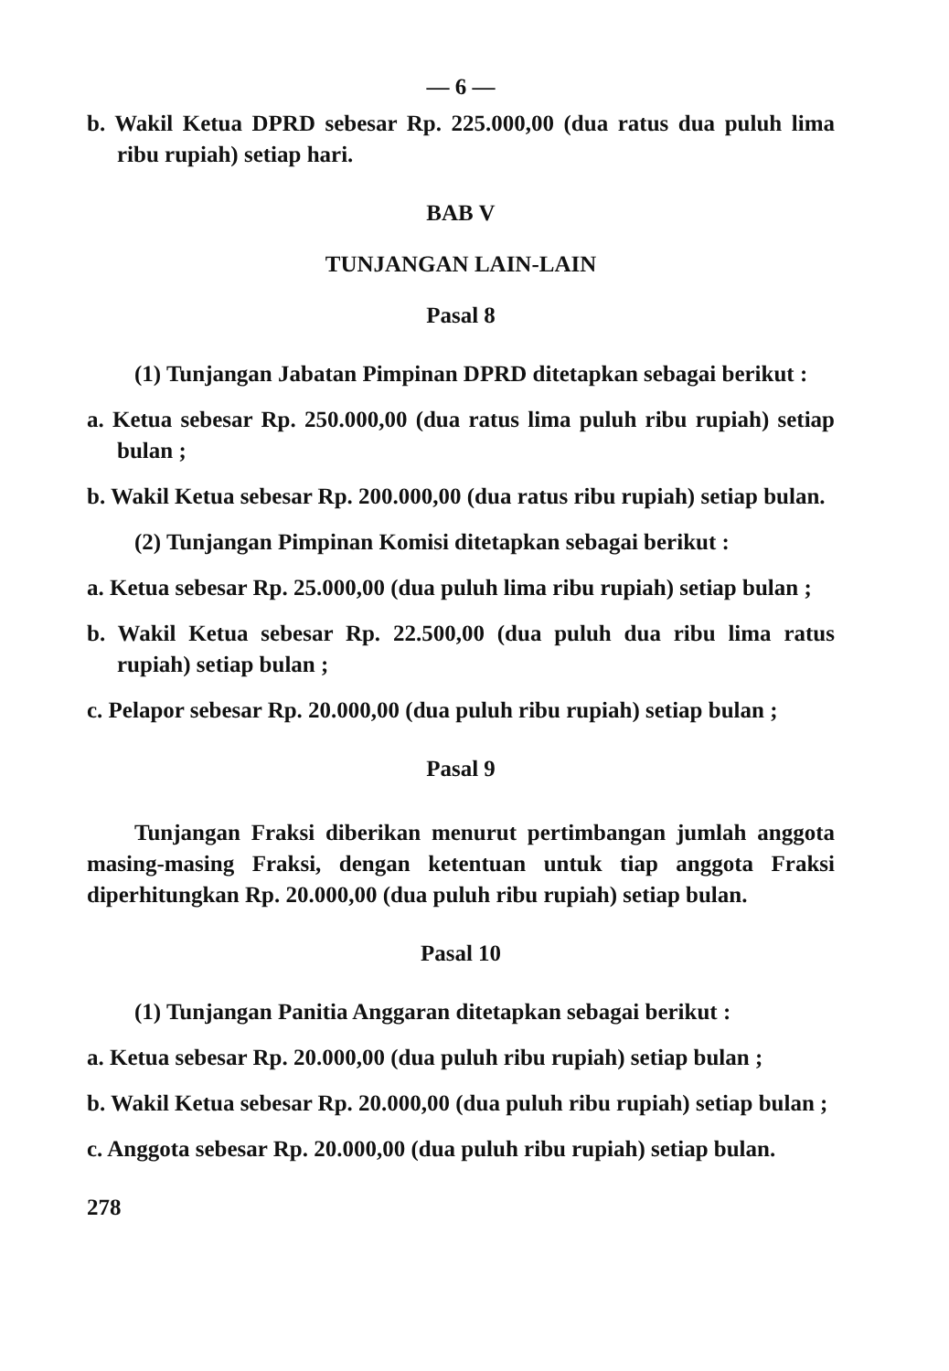— 6 —
b. Wakil Ketua DPRD sebesar Rp. 225.000,00 (dua ratus dua puluh lima ribu rupiah) setiap hari.
BAB V
TUNJANGAN LAIN-LAIN
Pasal 8
(1) Tunjangan Jabatan Pimpinan DPRD ditetapkan sebagai berikut :
a. Ketua sebesar Rp. 250.000,00 (dua ratus lima puluh ribu rupiah) setiap bulan ;
b. Wakil Ketua sebesar Rp. 200.000,00 (dua ratus ribu rupiah) setiap bulan.
(2) Tunjangan Pimpinan Komisi ditetapkan sebagai berikut :
a. Ketua sebesar Rp. 25.000,00 (dua puluh lima ribu rupiah) setiap bulan ;
b. Wakil Ketua sebesar Rp. 22.500,00 (dua puluh dua ribu lima ratus rupiah) setiap bulan ;
c. Pelapor sebesar Rp. 20.000,00 (dua puluh ribu rupiah) setiap bulan ;
Pasal 9
Tunjangan Fraksi diberikan menurut pertimbangan jumlah anggota masing-masing Fraksi, dengan ketentuan untuk tiap anggota Fraksi diperhitungkan Rp. 20.000,00 (dua puluh ribu rupiah) setiap bulan.
Pasal 10
(1) Tunjangan Panitia Anggaran ditetapkan sebagai berikut :
a. Ketua sebesar Rp. 20.000,00 (dua puluh ribu rupiah) setiap bulan ;
b. Wakil Ketua sebesar Rp. 20.000,00 (dua puluh ribu rupiah) setiap bulan ;
c. Anggota sebesar Rp. 20.000,00 (dua puluh ribu rupiah) setiap bulan.
278